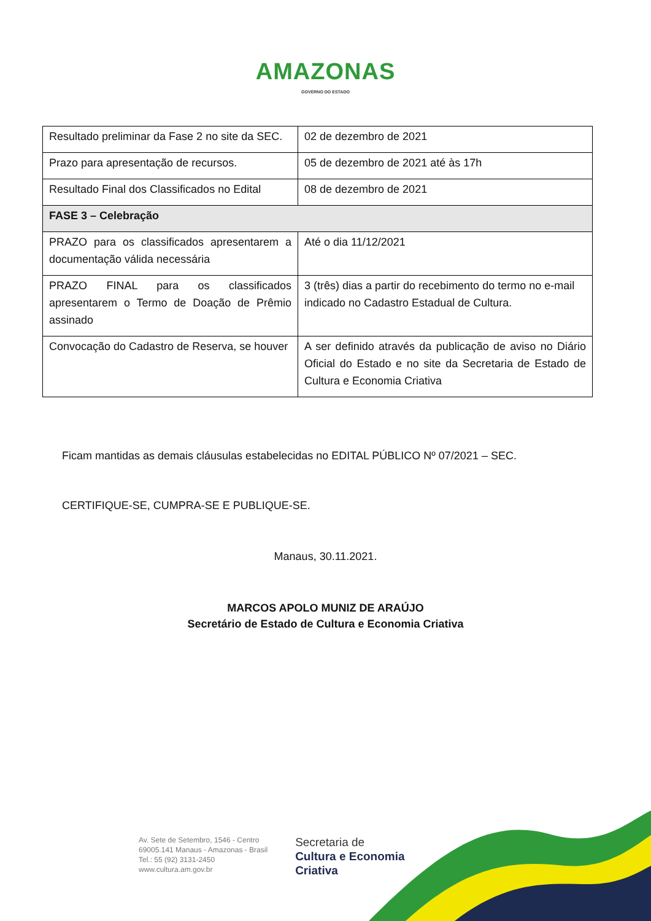AMAZONAS
GOVERNO DO ESTADO
| Resultado preliminar da Fase 2 no site da SEC. | 02 de dezembro de 2021 |
| Prazo para apresentação de recursos. | 05 de dezembro de 2021 até às 17h |
| Resultado Final dos Classificados no Edital | 08 de dezembro de 2021 |
| FASE 3 – Celebração | |
| PRAZO para os classificados apresentarem a documentação válida necessária | Até o dia 11/12/2021 |
| PRAZO FINAL para os classificados apresentarem o Termo de Doação de Prêmio assinado | 3 (três) dias a partir do recebimento do termo no e-mail indicado no Cadastro Estadual de Cultura. |
| Convocação do Cadastro de Reserva, se houver | A ser definido através da publicação de aviso no Diário Oficial do Estado e no site da Secretaria de Estado de Cultura e Economia Criativa |
Ficam mantidas as demais cláusulas estabelecidas no EDITAL PÚBLICO Nº 07/2021 – SEC.
CERTIFIQUE-SE, CUMPRA-SE E PUBLIQUE-SE.
Manaus, 30.11.2021.
MARCOS APOLO MUNIZ DE ARAÚJO
Secretário de Estado de Cultura e Economia Criativa
Av. Sete de Setembro, 1546 - Centro
69005.141 Manaus - Amazonas - Brasil
Tel.: 55 (92) 3131-2450
www.cultura.am.gov.br
Secretaria de
Cultura e Economia
Criativa